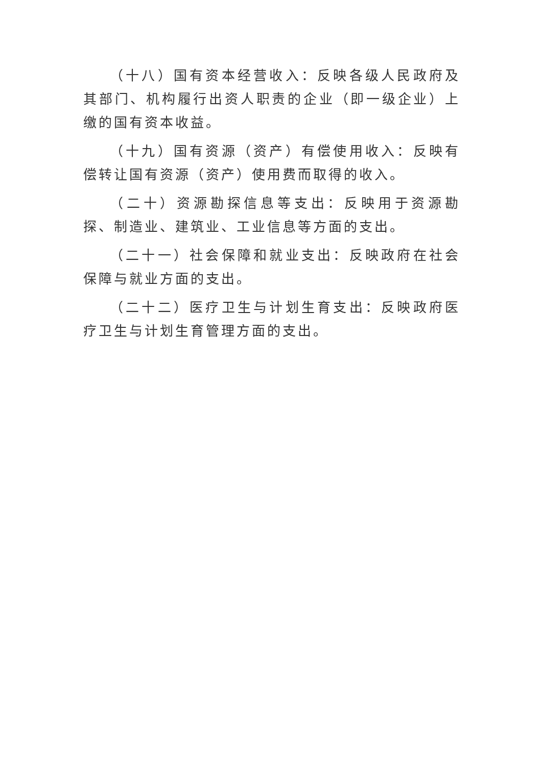（十八）国有资本经营收入：反映各级人民政府及其部门、机构履行出资人职责的企业（即一级企业）上缴的国有资本收益。
（十九）国有资源（资产）有偿使用收入：反映有偿转让国有资源（资产）使用费而取得的收入。
（二十）资源勘探信息等支出：反映用于资源勘探、制造业、建筑业、工业信息等方面的支出。
（二十一）社会保障和就业支出：反映政府在社会保障与就业方面的支出。
（二十二）医疗卫生与计划生育支出：反映政府医疗卫生与计划生育管理方面的支出。